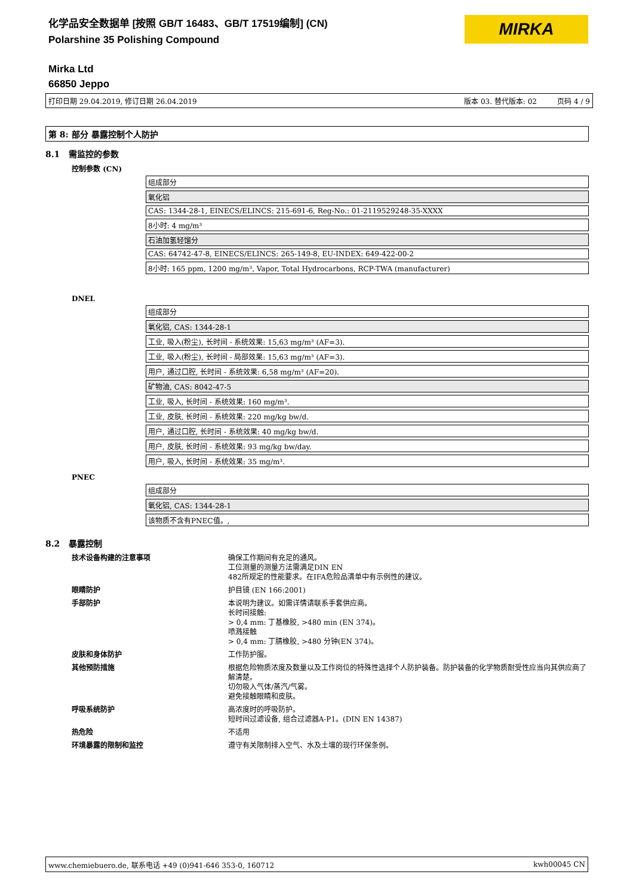化学品安全数据单 [按照 GB/T 16483、GB/T 17519编制] (CN)
Polarshine 35 Polishing Compound
MIRKA
Mirka Ltd
66850 Jeppo
打印日期 29.04.2019, 修订日期 26.04.2019 版本 03. 替代版本: 02 页码 4 / 9
第 8: 部分 暴露控制个人防护
8.1 需监控的参数
控制参数 (CN)
| 组成部分 |
| 氧化铝 |
| CAS: 1344-28-1, EINECS/ELINCS: 215-691-6, Reg-No.: 01-2119529248-35-XXXX |
| 8小时: 4 mg/m³ |
| 石油加氢轻馏分 |
| CAS: 64742-47-8, EINECS/ELINCS: 265-149-8, EU-INDEX: 649-422-00-2 |
| 8小时: 165 ppm, 1200 mg/m³, Vapor, Total Hydrocarbons, RCP-TWA (manufacturer) |
DNEL
| 组成部分 |
| 氧化铝, CAS: 1344-28-1 |
| 工业, 吸入(粉尘), 长时间 - 系统效果: 15,63 mg/m³ (AF=3). |
| 工业, 吸入(粉尘), 长时间 - 局部效果: 15,63 mg/m³ (AF=3). |
| 用户, 通过口腔, 长时间 - 系统效果: 6,58 mg/m³ (AF=20). |
| 矿物油, CAS: 8042-47-5 |
| 工业, 吸入, 长时间 - 系统效果: 160 mg/m³. |
| 工业, 皮肤, 长时间 - 系统效果: 220 mg/kg bw/d. |
| 用户, 通过口腔, 长时间 - 系统效果: 40 mg/kg bw/d. |
| 用户, 皮肤, 长时间 - 系统效果: 93 mg/kg bw/day. |
| 用户, 吸入, 长时间 - 系统效果: 35 mg/m³. |
PNEC
| 组成部分 |
| 氧化铝, CAS: 1344-28-1 |
| 该物质不含有PNEC值。, |
8.2 暴露控制
| 技术设备构建的注意事项 | 确保工作期间有充足的通风。 工位测量的测量方法需满足DIN EN 482所规定的性能要求。在IFA危险品清单中有示例性的建议。 |
| 眼睛防护 | 护目镜 (EN 166:2001) |
| 手部防护 | 本说明为建议。如需详情请联系手套供应商。 长时间接触: > 0,4 mm: 丁基橡胶, >480 min (EN 374)。 喷溅接触 > 0,4 mm: 丁腈橡胶, >480 分钟(EN 374)。 |
| 皮肤和身体防护 | 工作防护服。 |
| 其他预防措施 | 根据危险物质浓度及数量以及工作岗位的特殊性选择个人防护装备。防护装备的化学物质耐受性应当向其供应商了解清楚。 切勿吸入气体/蒸汽/气雾。 避免接触眼睛和皮肤。 |
| 呼吸系统防护 | 高浓度时的呼吸防护。 短时间过滤设备, 组合过滤器A-P1。(DIN EN 14387) |
| 热危险 | 不适用 |
| 环境暴露的限制和监控 | 遵守有关限制排入空气、水及土壤的现行环保条例。 |
www.chemiebuero.de, 联系电话 +49 (0)941-646 353-0, 160712 kwh00045 CN